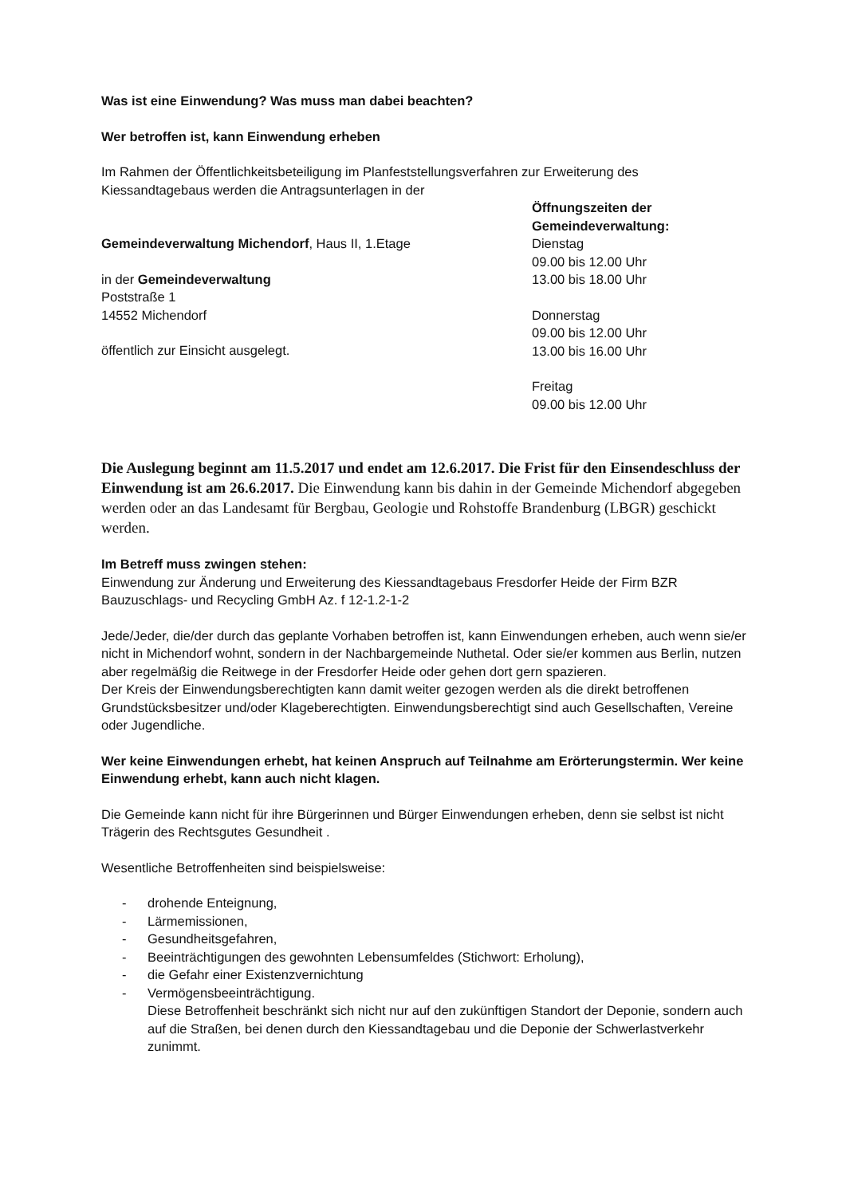Was ist eine Einwendung? Was muss man dabei beachten?
Wer betroffen ist, kann Einwendung erheben
Im Rahmen der Öffentlichkeitsbeteiligung im Planfeststellungsverfahren zur Erweiterung des Kiessandtagebaus werden die Antragsunterlagen in der
Gemeindeverwaltung Michendorf, Haus II, 1.Etage
in der Gemeindeverwaltung
Poststraße 1
14552 Michendorf
öffentlich zur Einsicht ausgelegt.
Öffnungszeiten der Gemeindeverwaltung:
Dienstag
09.00 bis 12.00 Uhr
13.00 bis 18.00 Uhr
Donnerstag
09.00 bis 12.00 Uhr
13.00 bis 16.00 Uhr
Freitag
09.00 bis 12.00 Uhr
Die Auslegung beginnt am 11.5.2017 und endet am 12.6.2017. Die Frist für den Einsendeschluss der Einwendung ist am 26.6.2017. Die Einwendung kann bis dahin in der Gemeinde Michendorf abgegeben werden oder an das Landesamt für Bergbau, Geologie und Rohstoffe Brandenburg (LBGR) geschickt werden.
Im Betreff muss zwingen stehen:
Einwendung zur Änderung und Erweiterung des Kiessandtagebaus Fresdorfer Heide der Firm BZR Bauzuschlags- und Recycling GmbH Az. f 12-1.2-1-2
Jede/Jeder, die/der durch das geplante Vorhaben betroffen ist, kann Einwendungen erheben, auch wenn sie/er nicht in Michendorf wohnt, sondern in der Nachbargemeinde Nuthetal. Oder sie/er kommen aus Berlin, nutzen aber regelmäßig die Reitwege in der Fresdorfer Heide oder gehen dort gern spazieren.
Der Kreis der Einwendungsberechtigten kann damit weiter gezogen werden als die direkt betroffenen Grundstücksbesitzer und/oder Klageberechtigten. Einwendungsberechtigt sind auch Gesellschaften, Vereine oder Jugendliche.
Wer keine Einwendungen erhebt, hat keinen Anspruch auf Teilnahme am Erörterungstermin. Wer keine Einwendung erhebt, kann auch nicht klagen.
Die Gemeinde kann nicht für ihre Bürgerinnen und Bürger Einwendungen erheben, denn sie selbst ist nicht Trägerin des Rechtsgutes Gesundheit .
Wesentliche Betroffenheiten sind beispielsweise:
- drohende Enteignung,
- Lärmemissionen,
- Gesundheitsgefahren,
- Beeinträchtigungen des gewohnten Lebensumfeldes (Stichwort: Erholung),
- die Gefahr einer Existenzvernichtung
- Vermögensbeeinträchtigung.
Diese Betroffenheit beschränkt sich nicht nur auf den zukünftigen Standort der Deponie, sondern auch auf die Straßen, bei denen durch den Kiessandtagebau und die Deponie der Schwerlastverkehr zunimmt.